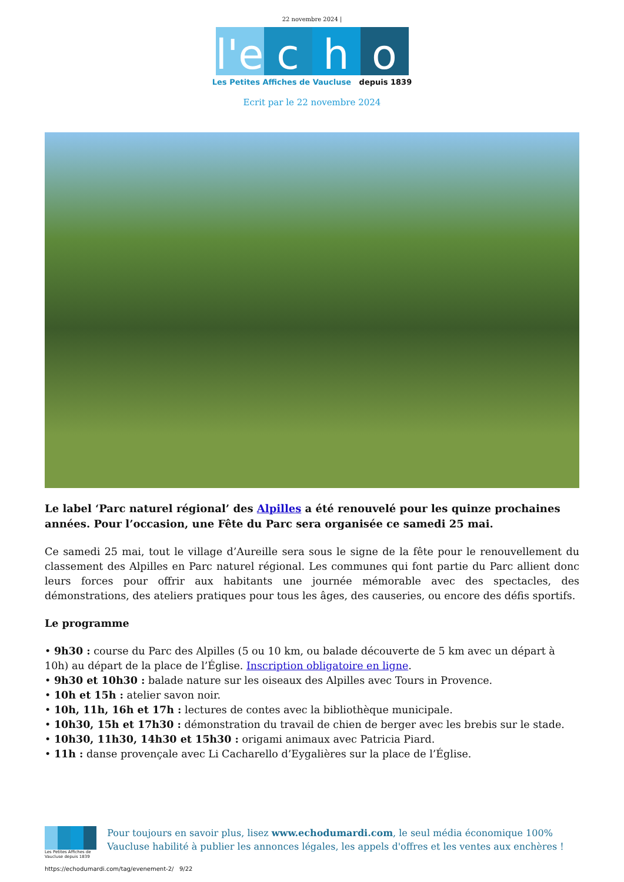22 novembre 2024 |
l'e
c h o
Les Petites Affiches de Vaucluse depuis 1839
Ecrit par le 22 novembre 2024
Le label ‘Parc naturel régional’ des Alpilles a été renouvelé pour les quinze prochaines années. Pour l’occasion, une Fête du Parc sera organisée ce samedi 25 mai.
Ce samedi 25 mai, tout le village d’Aureille sera sous le signe de la fête pour le renouvellement du classement des Alpilles en Parc naturel régional. Les communes qui font partie du Parc allient donc leurs forces pour offrir aux habitants une journée mémorable avec des spectacles, des démonstrations, des ateliers pratiques pour tous les âges, des causeries, ou encore des défis sportifs.
Le programme
• 9h30 : course du Parc des Alpilles (5 ou 10 km, ou balade découverte de 5 km avec un départ à 10h) au départ de la place de l’Église. Inscription obligatoire en ligne.
• 9h30 et 10h30 : balade nature sur les oiseaux des Alpilles avec Tours in Provence.
• 10h et 15h : atelier savon noir.
• 10h, 11h, 16h et 17h : lectures de contes avec la bibliothèque municipale.
• 10h30, 15h et 17h30 : démonstration du travail de chien de berger avec les brebis sur le stade.
• 10h30, 11h30, 14h30 et 15h30 : origami animaux avec Patricia Piard.
• 11h : danse provençale avec Li Cacharello d’Eygalières sur la place de l’Église.
Les Petites Affiches de Vaucluse depuis 1839
Pour toujours en savoir plus, lisez www.echodumardi.com, le seul média économique 100% Vaucluse habilité à publier les annonces légales, les appels d'offres et les ventes aux enchères !
https://echodumardi.com/tag/evenement-2/ 9/22